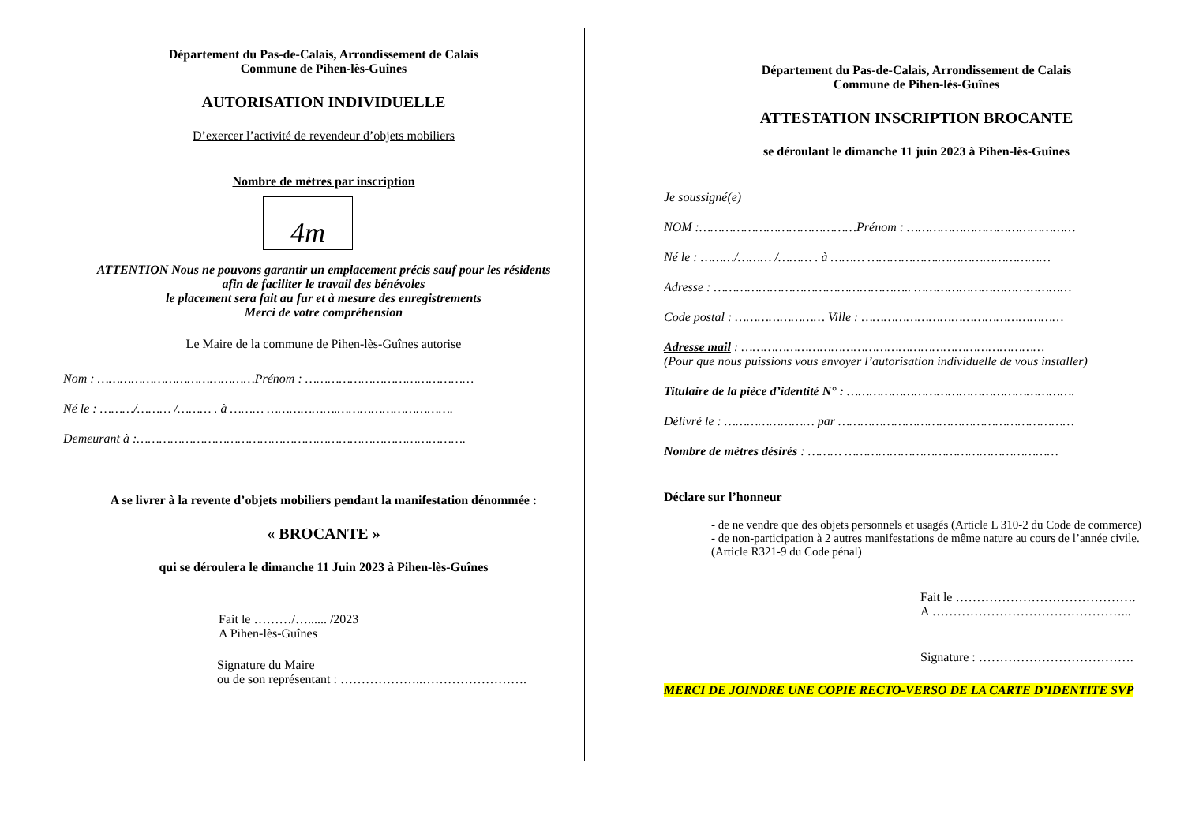Département du Pas-de-Calais, Arrondissement de Calais
Commune de Pihen-lès-Guînes
AUTORISATION INDIVIDUELLE
D’exercer l’activité de revendeur d’objets mobiliers
Nombre de mètres par inscription
4m
ATTENTION Nous ne pouvons garantir un emplacement précis sauf pour les résidents
afin de faciliter le travail des bénévoles
le placement sera fait au fur et à mesure des enregistrements
Merci de votre compréhension
Le Maire de la commune de Pihen-lès-Guînes autorise
Nom : ……………………………………Prénom : ………………………………………
Né le : ………/……… /……… . à ……… ……………….………………………….
Demeurant à :…………………………………………………………………………….
A se livrer à la revente d’objets mobiliers pendant la manifestation dénommée :
« BROCANTE »
qui se déroulera le dimanche 11 Juin 2023 à Pihen-lès-Guînes
Fait le ………/…...... /2023
A Pihen-lès-Guînes
Signature du Maire
ou de son représentant : ………………..…………………….
Département du Pas-de-Calais, Arrondissement de Calais
Commune de Pihen-lès-Guînes
ATTESTATION INSCRIPTION BROCANTE
se déroulant le dimanche 11 juin 2023 à Pihen-lès-Guînes
Je soussigné(e)
NOM :……………………………………Prénom : ………………………………………
Né le : ………/……… /……… . à ……… ……………….…………………………
Adresse : …………………………………………….. ……………………………………
Code postal : …………………… Ville : ………………………………………………
Adresse mail : ………………………………………………………………………
(Pour que nous puissions vous envoyer l’autorisation individuelle de vous installer)
Titulaire de la pièce d’identité N° : …………………………………………………….
Délivré le : …………………… par ………………………………………………………
Nombre de mètres désirés : ……… …………………………………………………
Déclare sur l’honneur
- de ne vendre que des objets personnels et usagés (Article L 310-2 du Code de commerce)
- de non-participation à 2 autres manifestations de même nature au cours de l’année civile. (Article R321-9 du Code pénal)
Fait le …………………………………….
A ………………………………………...
Signature : ……………………………….
MERCI DE JOINDRE UNE COPIE RECTO-VERSO DE LA CARTE D’IDENTITE SVP